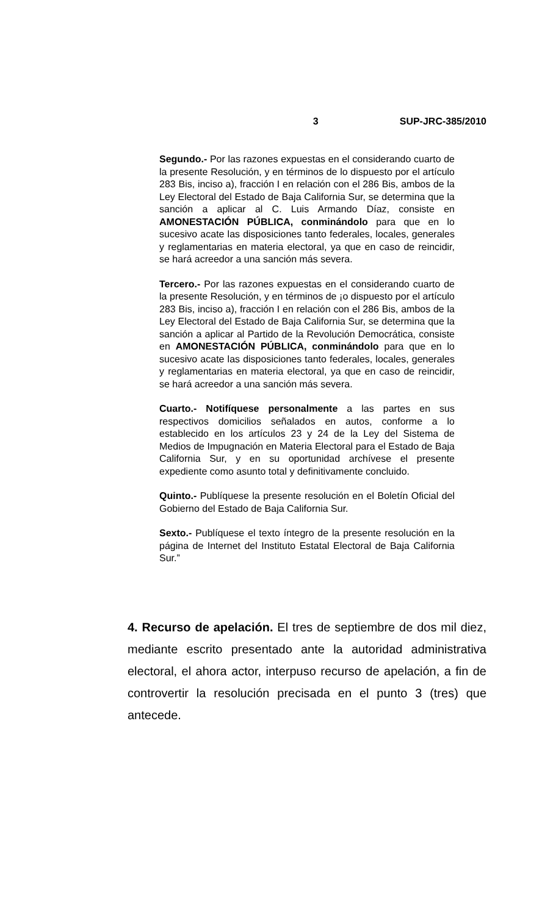3 SUP-JRC-385/2010
Segundo.- Por las razones expuestas en el considerando cuarto de la presente Resolución, y en términos de lo dispuesto por el artículo 283 Bis, inciso a), fracción I en relación con el 286 Bis, ambos de la Ley Electoral del Estado de Baja California Sur, se determina que la sanción a aplicar al C. Luis Armando Díaz, consiste en AMONESTACIÓN PÚBLICA, conminándolo para que en lo sucesivo acate las disposiciones tanto federales, locales, generales y reglamentarias en materia electoral, ya que en caso de reincidir, se hará acreedor a una sanción más severa.
Tercero.- Por las razones expuestas en el considerando cuarto de la presente Resolución, y en términos de ¡o dispuesto por el artículo 283 Bis, inciso a), fracción I en relación con el 286 Bis, ambos de la Ley Electoral del Estado de Baja California Sur, se determina que la sanción a aplicar al Partido de la Revolución Democrática, consiste en AMONESTACIÓN PÚBLICA, conminándolo para que en lo sucesivo acate las disposiciones tanto federales, locales, generales y reglamentarias en materia electoral, ya que en caso de reincidir, se hará acreedor a una sanción más severa.
Cuarto.- Notifíquese personalmente a las partes en sus respectivos domicilios señalados en autos, conforme a lo establecido en los artículos 23 y 24 de la Ley del Sistema de Medios de Impugnación en Materia Electoral para el Estado de Baja California Sur, y en su oportunidad archívese el presente expediente como asunto total y definitivamente concluido.
Quinto.- Publíquese la presente resolución en el Boletín Oficial del Gobierno del Estado de Baja California Sur.
Sexto.- Publíquese el texto íntegro de la presente resolución en la página de Internet del Instituto Estatal Electoral de Baja California Sur.”
4. Recurso de apelación. El tres de septiembre de dos mil diez, mediante escrito presentado ante la autoridad administrativa electoral, el ahora actor, interpuso recurso de apelación, a fin de controvertir la resolución precisada en el punto 3 (tres) que antecede.